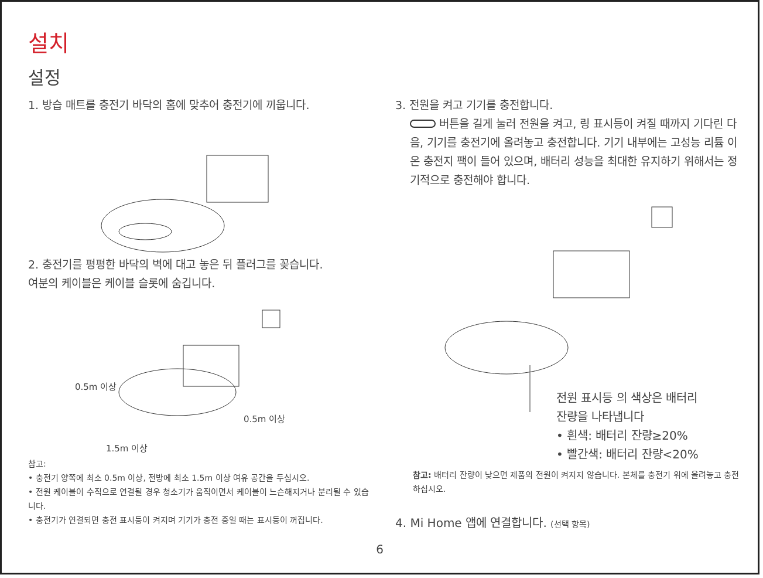설치
설정
1. 방습 매트를 충전기 바닥의 홈에 맞추어 충전기에 끼웁니다.
2. 충전기를 평평한 바닥의 벽에 대고 놓은 뒤 플러그를 꽂습니다.
여분의 케이블은 케이블 슬롯에 숨깁니다.
0.5m 이상
0.5m 이상
1.5m 이상
참고:
• 충전기 양쪽에 최소 0.5m 이상, 전방에 최소 1.5m 이상 여유 공간을 두십시오.
• 전원 케이블이 수직으로 연결될 경우 청소기가 움직이면서 케이블이 느슨해지거나 분리될 수 있습니다.
• 충전기가 연결되면 충전 표시등이 켜지며 기기가 충전 중일 때는 표시등이 꺼집니다.
3. 전원을 켜고 기기를 충전합니다.
버튼을 길게 눌러 전원을 켜고, 링 표시등이 켜질 때까지 기다린 다음, 기기를 충전기에 올려놓고 충전합니다. 기기 내부에는 고성능 리튬 이온 충전지 팩이 들어 있으며, 배터리 성능을 최대한 유지하기 위해서는 정기적으로 충전해야 합니다.
전원 표시등 의 색상은 배터리
잔량을 나타냅니다
• 흰색: 배터리 잔량≥20%
• 빨간색: 배터리 잔량<20%
참고: 배터리 잔량이 낮으면 제품의 전원이 켜지지 않습니다. 본체를 충전기 위에 올려놓고 충전하십시오.
4. Mi Home 앱에 연결합니다. (선택 항목)
6